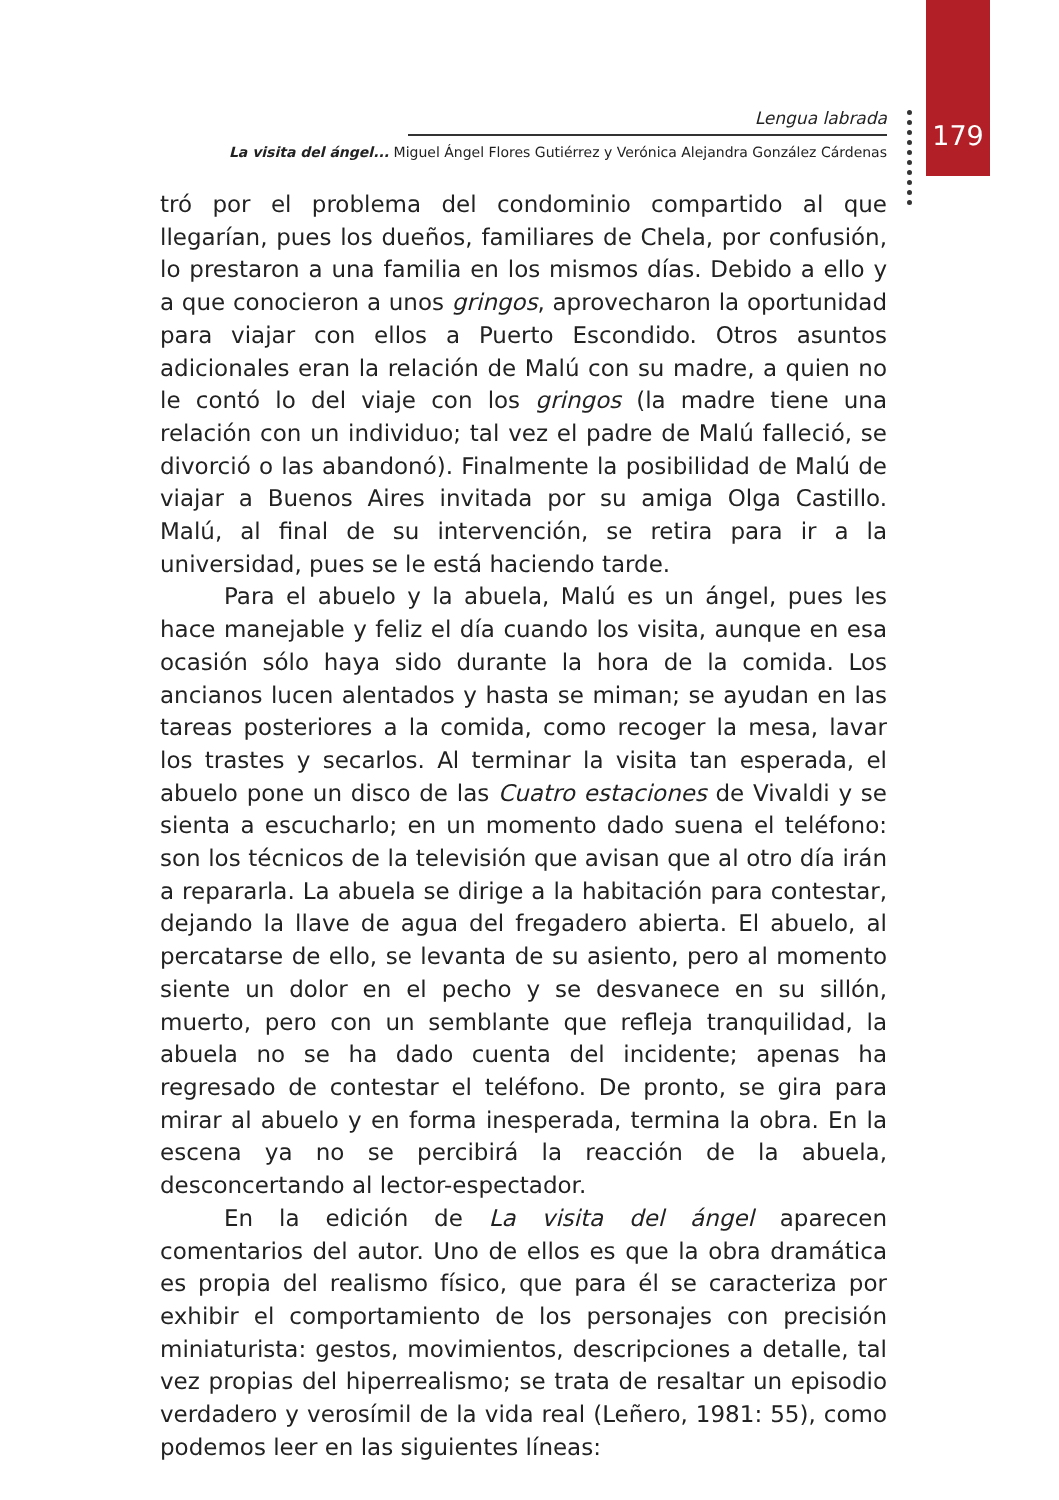179
Lengua labrada
La visita del ángel... Miguel Ángel Flores Gutiérrez y Verónica Alejandra González Cárdenas
tró por el problema del condominio compartido al que llegarían, pues los dueños, familiares de Chela, por confusión, lo prestaron a una familia en los mismos días. Debido a ello y a que conocieron a unos gringos, aprovecharon la oportunidad para viajar con ellos a Puerto Escondido. Otros asuntos adicionales eran la relación de Malú con su madre, a quien no le contó lo del viaje con los gringos (la madre tiene una relación con un individuo; tal vez el padre de Malú falleció, se divorció o las abandonó). Finalmente la posibilidad de Malú de viajar a Buenos Aires invitada por su amiga Olga Castillo. Malú, al final de su intervención, se retira para ir a la universidad, pues se le está haciendo tarde.
Para el abuelo y la abuela, Malú es un ángel, pues les hace manejable y feliz el día cuando los visita, aunque en esa ocasión sólo haya sido durante la hora de la comida. Los ancianos lucen alentados y hasta se miman; se ayudan en las tareas posteriores a la comida, como recoger la mesa, lavar los trastes y secarlos. Al terminar la visita tan esperada, el abuelo pone un disco de las Cuatro estaciones de Vivaldi y se sienta a escucharlo; en un momento dado suena el teléfono: son los técnicos de la televisión que avisan que al otro día irán a repararla. La abuela se dirige a la habitación para contestar, dejando la llave de agua del fregadero abierta. El abuelo, al percatarse de ello, se levanta de su asiento, pero al momento siente un dolor en el pecho y se desvanece en su sillón, muerto, pero con un semblante que refleja tranquilidad, la abuela no se ha dado cuenta del incidente; apenas ha regresado de contestar el teléfono. De pronto, se gira para mirar al abuelo y en forma inesperada, termina la obra. En la escena ya no se percibirá la reacción de la abuela, desconcertando al lector-espectador.
En la edición de La visita del ángel aparecen comentarios del autor. Uno de ellos es que la obra dramática es propia del realismo físico, que para él se caracteriza por exhibir el comportamiento de los personajes con precisión miniaturista: gestos, movimientos, descripciones a detalle, tal vez propias del hiperrealismo; se trata de resaltar un episodio verdadero y verosímil de la vida real (Leñero, 1981: 55), como podemos leer en las siguientes líneas: